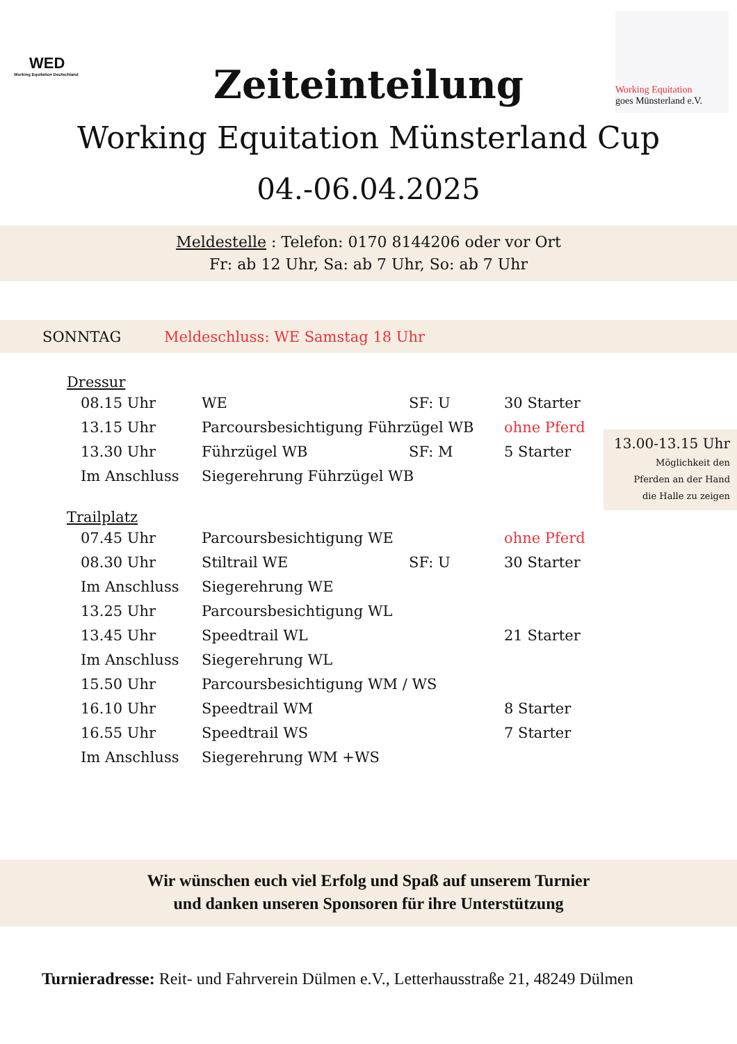WED
Working Equitation Deutschland
Working Equitation
goes Münsterland e.V.
Zeiteinteilung
Working Equitation Münsterland Cup
04.-06.04.2025
Meldestelle : Telefon: 0170 8144206 oder vor Ort
Fr: ab 12 Uhr, Sa: ab 7 Uhr, So: ab 7 Uhr
SONNTAG Meldeschluss: WE Samstag 18 Uhr
Dressur
| 08.15 Uhr | WE | SF: U | 30 Starter |
| 13.15 Uhr | Parcoursbesichtigung Führzügel WB | | ohne Pferd |
| 13.30 Uhr | Führzügel WB | SF: M | 5 Starter |
| Im Anschluss | Siegerehrung Führzügel WB | | |
Trailplatz
| 07.45 Uhr | Parcoursbesichtigung WE | | ohne Pferd |
| 08.30 Uhr | Stiltrail WE | SF: U | 30 Starter |
| Im Anschluss | Siegerehrung WE | | |
| 13.25 Uhr | Parcoursbesichtigung WL | | |
| 13.45 Uhr | Speedtrail WL | | 21 Starter |
| Im Anschluss | Siegerehrung WL | | |
| 15.50 Uhr | Parcoursbesichtigung WM / WS | | |
| 16.10 Uhr | Speedtrail WM | | 8 Starter |
| 16.55 Uhr | Speedtrail WS | | 7 Starter |
| Im Anschluss | Siegerehrung WM +WS | | |
13.00-13.15 Uhr
Möglichkeit den
Pferden an der Hand
die Halle zu zeigen
Wir wünschen euch viel Erfolg und Spaß auf unserem Turnier
und danken unseren Sponsoren für ihre Unterstützung
Turnieradresse: Reit- und Fahrverein Dülmen e.V., Letterhausstraße 21, 48249 Dülmen